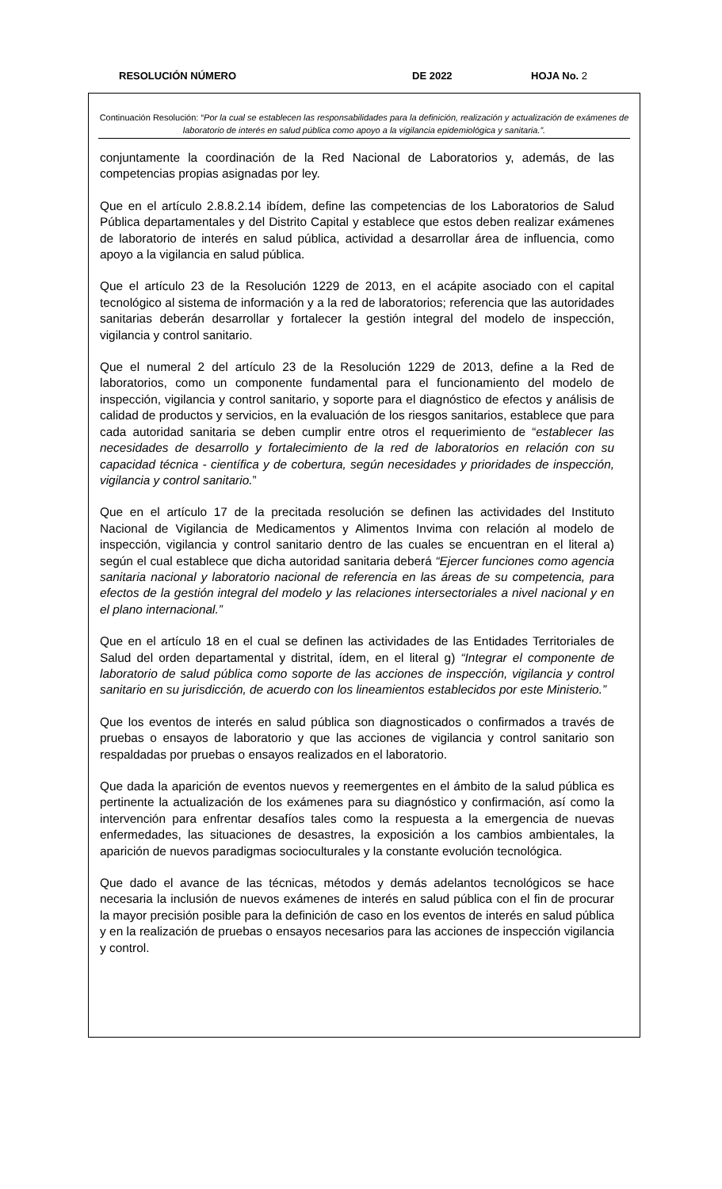RESOLUCIÓN NÚMERO DE 2022 HOJA No. 2
Continuación Resolución: “Por la cual se establecen las responsabilidades para la definición, realización y actualización de exámenes de laboratorio de interés en salud pública como apoyo a la vigilancia epidemiológica y sanitaria.”.
conjuntamente la coordinación de la Red Nacional de Laboratorios y, además, de las competencias propias asignadas por ley.
Que en el artículo 2.8.8.2.14 ibídem, define las competencias de los Laboratorios de Salud Pública departamentales y del Distrito Capital y establece que estos deben realizar exámenes de laboratorio de interés en salud pública, actividad a desarrollar área de influencia, como apoyo a la vigilancia en salud pública.
Que el artículo 23 de la Resolución 1229 de 2013, en el acápite asociado con el capital tecnológico al sistema de información y a la red de laboratorios; referencia que las autoridades sanitarias deberán desarrollar y fortalecer la gestión integral del modelo de inspección, vigilancia y control sanitario.
Que el numeral 2 del artículo 23 de la Resolución 1229 de 2013, define a la Red de laboratorios, como un componente fundamental para el funcionamiento del modelo de inspección, vigilancia y control sanitario, y soporte para el diagnóstico de efectos y análisis de calidad de productos y servicios, en la evaluación de los riesgos sanitarios, establece que para cada autoridad sanitaria se deben cumplir entre otros el requerimiento de “establecer las necesidades de desarrollo y fortalecimiento de la red de laboratorios en relación con su capacidad técnica - científica y de cobertura, según necesidades y prioridades de inspección, vigilancia y control sanitario.”
Que en el artículo 17 de la precitada resolución se definen las actividades del Instituto Nacional de Vigilancia de Medicamentos y Alimentos Invima con relación al modelo de inspección, vigilancia y control sanitario dentro de las cuales se encuentran en el literal a) según el cual establece que dicha autoridad sanitaria deberá “Ejercer funciones como agencia sanitaria nacional y laboratorio nacional de referencia en las áreas de su competencia, para efectos de la gestión integral del modelo y las relaciones intersectoriales a nivel nacional y en el plano internacional.”
Que en el artículo 18 en el cual se definen las actividades de las Entidades Territoriales de Salud del orden departamental y distrital, ídem, en el literal g) “Integrar el componente de laboratorio de salud pública como soporte de las acciones de inspección, vigilancia y control sanitario en su jurisdicción, de acuerdo con los lineamientos establecidos por este Ministerio.”
Que los eventos de interés en salud pública son diagnosticados o confirmados a través de pruebas o ensayos de laboratorio y que las acciones de vigilancia y control sanitario son respaldadas por pruebas o ensayos realizados en el laboratorio.
Que dada la aparición de eventos nuevos y reemergentes en el ámbito de la salud pública es pertinente la actualización de los exámenes para su diagnóstico y confirmación, así como la intervención para enfrentar desafíos tales como la respuesta a la emergencia de nuevas enfermedades, las situaciones de desastres, la exposición a los cambios ambientales, la aparición de nuevos paradigmas socioculturales y la constante evolución tecnológica.
Que dado el avance de las técnicas, métodos y demás adelantos tecnológicos se hace necesaria la inclusión de nuevos exámenes de interés en salud pública con el fin de procurar la mayor precisión posible para la definición de caso en los eventos de interés en salud pública y en la realización de pruebas o ensayos necesarios para las acciones de inspección vigilancia y control.